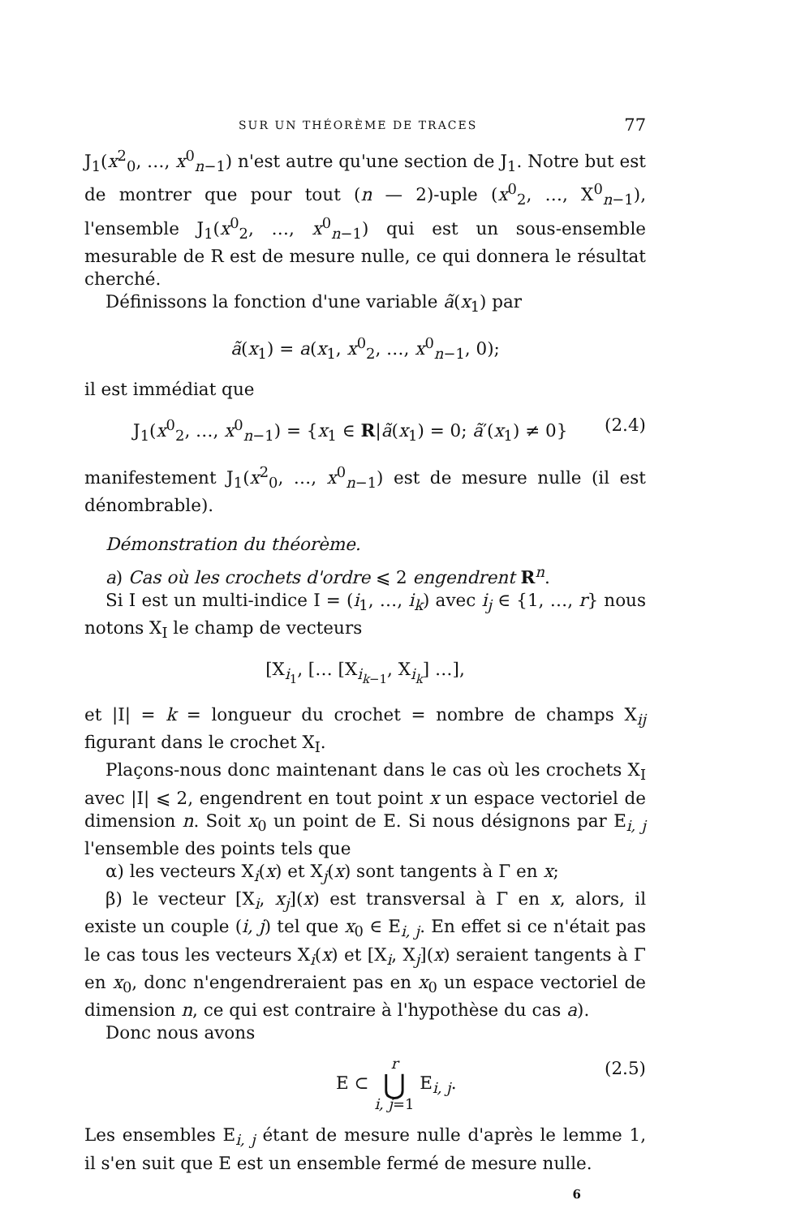SUR UN THÉORÈME DE TRACES 77
J<sub>1</sub>(x<sup>2</sup><sub>0</sub>, …, x<sup>0</sup><sub>n−1</sub>) n'est autre qu'une section de J<sub>1</sub>. Notre but est de montrer que pour tout (n — 2)-uple (x<sup>0</sup><sub>2</sub>, …, X<sup>0</sup><sub>n−1</sub>), l'ensemble J<sub>1</sub>(x<sup>0</sup><sub>2</sub>, …, x<sup>0</sup><sub>n−1</sub>) qui est un sous-ensemble mesurable de R est de mesure nulle, ce qui donnera le résultat cherché.
Définissons la fonction d'une variable ã(x<sub>1</sub>) par
ã(x<sub>1</sub>) = a(x<sub>1</sub>, x<sup>0</sup><sub>2</sub>, …, x<sup>0</sup><sub>n−1</sub>, 0);
il est immédiat que
J<sub>1</sub>(x<sup>0</sup><sub>2</sub>, …, x<sup>0</sup><sub>n−1</sub>) = {x<sub>1</sub> ∈ R|ã(x<sub>1</sub>) = 0; ã′(x<sub>1</sub>) ≠ 0} (2.4)
manifestement J<sub>1</sub>(x<sup>2</sup><sub>0</sub>, …, x<sup>0</sup><sub>n−1</sub>) est de mesure nulle (il est dénombrable).
Démonstration du théorème.
a) Cas où les crochets d'ordre ⩽ 2 engendrent R<sup>n</sup>.
Si I est un multi-indice I = (i<sub>1</sub>, …, i<sub>k</sub>) avec i<sub>j</sub> ∈ {1, …, r} nous notons X<sub>I</sub> le champ de vecteurs
[X<sub>i<sub>1</sub></sub>, [… [X<sub>i<sub>k−1</sub></sub>, X<sub>i<sub>k</sub></sub>] …],
et |I| = k = longueur du crochet = nombre de champs X<sub>ij</sub> figurant dans le crochet X<sub>I</sub>.
Plaçons-nous donc maintenant dans le cas où les crochets X<sub>I</sub> avec |I| ⩽ 2, engendrent en tout point x un espace vectoriel de dimension n. Soit x<sub>0</sub> un point de E. Si nous désignons par E<sub>i, j</sub> l'ensemble des points tels que
α) les vecteurs X<sub>i</sub>(x) et X<sub>j</sub>(x) sont tangents à Γ en x;
β) le vecteur [X<sub>i</sub>, x<sub>j</sub>](x) est transversal à Γ en x, alors, il existe un couple (i, j) tel que x<sub>0</sub> ∈ E<sub>i, j</sub>. En effet si ce n'était pas le cas tous les vecteurs X<sub>i</sub>(x) et [X<sub>i</sub>, X<sub>j</sub>](x) seraient tangents à Γ en x<sub>0</sub>, donc n'engendreraient pas en x<sub>0</sub> un espace vectoriel de dimension n, ce qui est contraire à l'hypothèse du cas a).
Donc nous avons
E ⊂ r ⋃ i, j=1 E<sub>i, j</sub>. (2.5)
Les ensembles E<sub>i, j</sub> étant de mesure nulle d'après le lemme 1, il s'en suit que E est un ensemble fermé de mesure nulle.
6